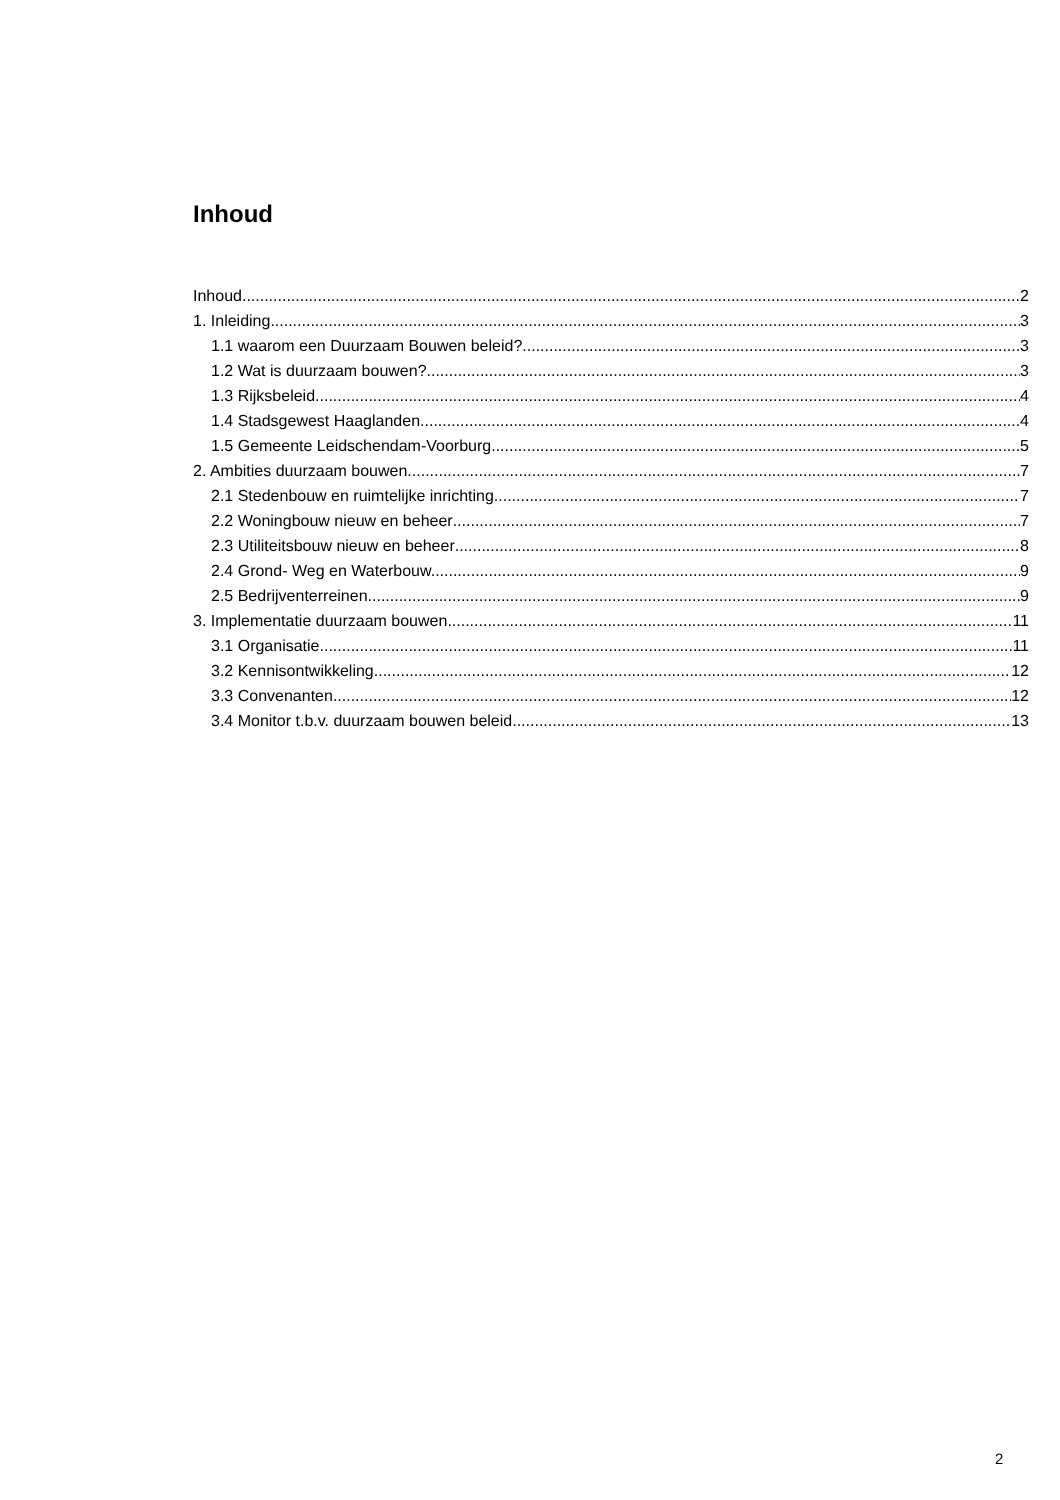Inhoud
Inhoud 2
1. Inleiding 3
1.1 waarom een Duurzaam Bouwen beleid? 3
1.2 Wat is duurzaam bouwen? 3
1.3 Rijksbeleid 4
1.4 Stadsgewest Haaglanden 4
1.5 Gemeente Leidschendam-Voorburg 5
2. Ambities duurzaam bouwen 7
2.1 Stedenbouw en ruimtelijke inrichting 7
2.2 Woningbouw nieuw en beheer 7
2.3 Utiliteitsbouw nieuw en beheer 8
2.4 Grond- Weg en Waterbouw. 9
2.5 Bedrijventerreinen 9
3. Implementatie duurzaam bouwen 11
3.1 Organisatie 11
3.2 Kennisontwikkeling 12
3.3 Convenanten 12
3.4 Monitor t.b.v. duurzaam bouwen beleid 13
2